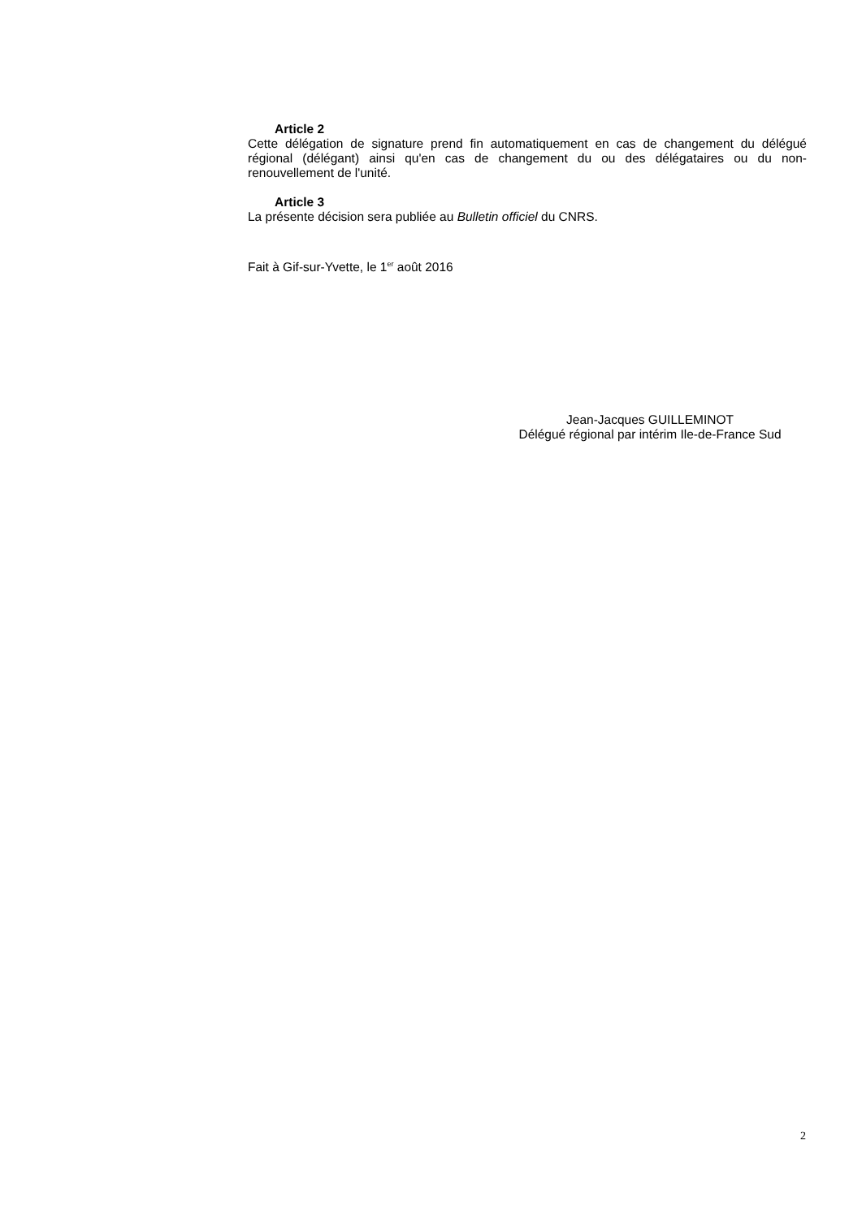Article 2
Cette délégation de signature prend fin automatiquement en cas de changement du délégué régional (délégant) ainsi qu'en cas de changement du ou des délégataires ou du non-renouvellement de l'unité.
Article 3
La présente décision sera publiée au Bulletin officiel du CNRS.
Fait à Gif-sur-Yvette, le 1<sup>er</sup> août 2016
Jean-Jacques GUILLEMINOT
Délégué régional par intérim Ile-de-France Sud
2